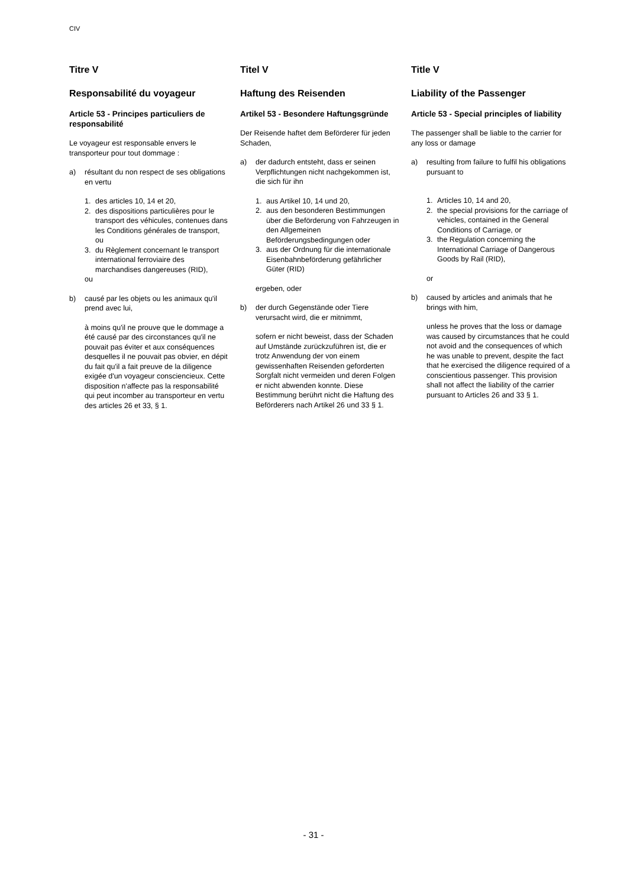CIV
Titre V
Responsabilité du voyageur
Article 53 - Principes particuliers de responsabilité
Le voyageur est responsable envers le transporteur pour tout dommage :
a) résultant du non respect de ses obligations en vertu
1. des articles 10, 14 et 20,
2. des dispositions particulières pour le transport des véhicules, contenues dans les Conditions générales de transport, ou
3. du Règlement concernant le transport international ferroviaire des marchandises dangereuses (RID),
ou
b) causé par les objets ou les animaux qu'il prend avec lui,
à moins qu'il ne prouve que le dommage a été causé par des circonstances qu'il ne pouvait pas éviter et aux conséquences desquelles il ne pouvait pas obvier, en dépit du fait qu'il a fait preuve de la diligence exigée d'un voyageur consciencieux. Cette disposition n'affecte pas la responsabilité qui peut incomber au transporteur en vertu des articles 26 et 33, § 1.
Titel V
Haftung des Reisenden
Artikel 53 - Besondere Haftungsgründe
Der Reisende haftet dem Beförderer für jeden Schaden,
a) der dadurch entsteht, dass er seinen Verpflichtungen nicht nachgekommen ist, die sich für ihn
1. aus Artikel 10, 14 und 20,
2. aus den besonderen Bestimmungen über die Beförderung von Fahrzeugen in den Allgemeinen Beförderungsbedingungen oder
3. aus der Ordnung für die internationale Eisenbahnbeförderung gefährlicher Güter (RID)
ergeben, oder
b) der durch Gegenstände oder Tiere verursacht wird, die er mitnimmt,
sofern er nicht beweist, dass der Schaden auf Umstände zurückzuführen ist, die er trotz Anwendung der von einem gewissenhaften Reisenden geforderten Sorgfalt nicht vermeiden und deren Folgen er nicht abwenden konnte. Diese Bestimmung berührt nicht die Haftung des Beförderers nach Artikel 26 und 33 § 1.
Title V
Liability of the Passenger
Article 53 - Special principles of liability
The passenger shall be liable to the carrier for any loss or damage
a) resulting from failure to fulfil his obligations pursuant to
1. Articles 10, 14 and 20,
2. the special provisions for the carriage of vehicles, contained in the General Conditions of Carriage, or
3. the Regulation concerning the International Carriage of Dangerous Goods by Rail (RID),
or
b) caused by articles and animals that he brings with him,
unless he proves that the loss or damage was caused by circumstances that he could not avoid and the consequences of which he was unable to prevent, despite the fact that he exercised the diligence required of a conscientious passenger. This provision shall not affect the liability of the carrier pursuant to Articles 26 and 33 § 1.
- 31 -